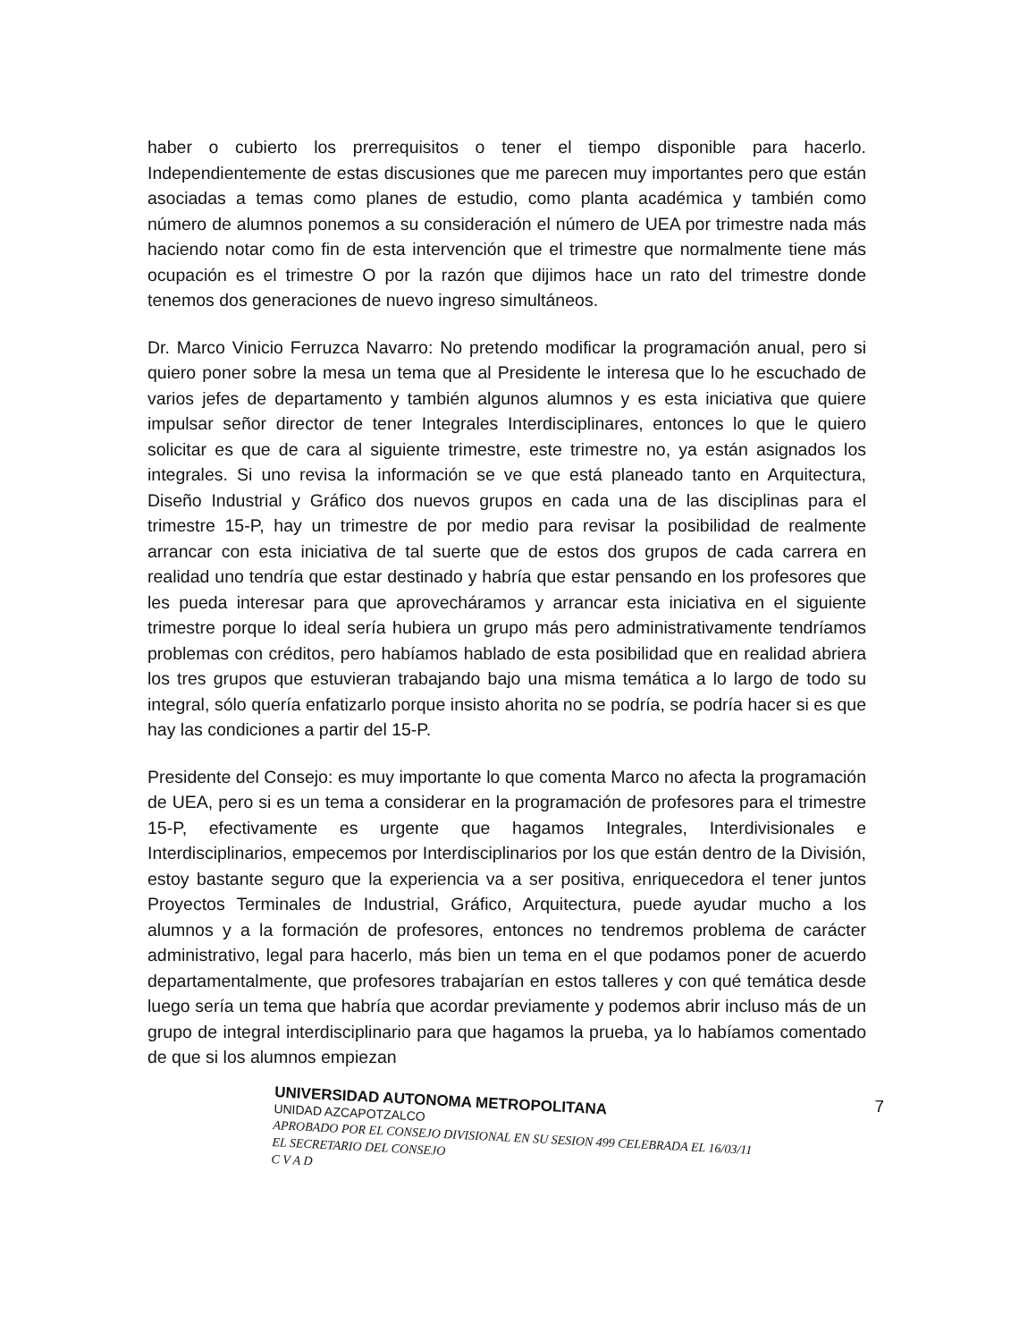haber o cubierto los prerrequisitos o tener el tiempo disponible para hacerlo. Independientemente de estas discusiones que me parecen muy importantes pero que están asociadas a temas como planes de estudio, como planta académica y también como número de alumnos ponemos a su consideración el número de UEA por trimestre nada más haciendo notar como fin de esta intervención que el trimestre que normalmente tiene más ocupación es el trimestre O por la razón que dijimos hace un rato del trimestre donde tenemos dos generaciones de nuevo ingreso simultáneos.
Dr. Marco Vinicio Ferruzca Navarro: No pretendo modificar la programación anual, pero si quiero poner sobre la mesa un tema que al Presidente le interesa que lo he escuchado de varios jefes de departamento y también algunos alumnos y es esta iniciativa que quiere impulsar señor director de tener Integrales Interdisciplinares, entonces lo que le quiero solicitar es que de cara al siguiente trimestre, este trimestre no, ya están asignados los integrales. Si uno revisa la información se ve que está planeado tanto en Arquitectura, Diseño Industrial y Gráfico dos nuevos grupos en cada una de las disciplinas para el trimestre 15-P, hay un trimestre de por medio para revisar la posibilidad de realmente arrancar con esta iniciativa de tal suerte que de estos dos grupos de cada carrera en realidad uno tendría que estar destinado y habría que estar pensando en los profesores que les pueda interesar para que aprovecháramos y arrancar esta iniciativa en el siguiente trimestre porque lo ideal sería hubiera un grupo más pero administrativamente tendríamos problemas con créditos, pero habíamos hablado de esta posibilidad que en realidad abriera los tres grupos que estuvieran trabajando bajo una misma temática a lo largo de todo su integral, sólo quería enfatizarlo porque insisto ahorita no se podría, se podría hacer si es que hay las condiciones a partir del 15-P.
Presidente del Consejo: es muy importante lo que comenta Marco no afecta la programación de UEA, pero si es un tema a considerar en la programación de profesores para el trimestre 15-P, efectivamente es urgente que hagamos Integrales, Interdivisionales e Interdisciplinarios, empecemos por Interdisciplinarios por los que están dentro de la División, estoy bastante seguro que la experiencia va a ser positiva, enriquecedora el tener juntos Proyectos Terminales de Industrial, Gráfico, Arquitectura, puede ayudar mucho a los alumnos y a la formación de profesores, entonces no tendremos problema de carácter administrativo, legal para hacerlo, más bien un tema en el que podamos poner de acuerdo departamentalmente, que profesores trabajarían en estos talleres y con qué temática desde luego sería un tema que habría que acordar previamente y podemos abrir incluso más de un grupo de integral interdisciplinario para que hagamos la prueba, ya lo habíamos comentado de que si los alumnos empiezan
UNIVERSIDAD AUTONOMA METROPOLITANA
UNIDAD AZCAPOTZALCO
APROBADO POR EL CONSEJO DIVISIONAL EN SU SESION 499 CELEBRADA EL 16/03/11
EL SECRETARIO DEL CONSEJO
C V A D
7